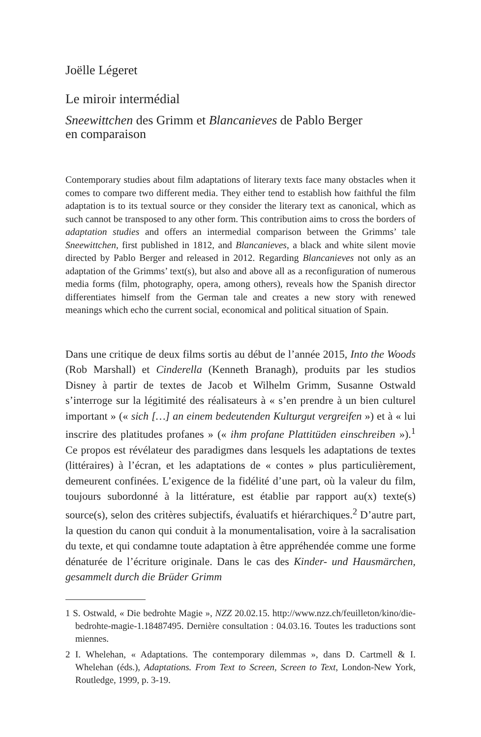Joëlle Légeret
Le miroir intermédial
Sneewittchen des Grimm et Blancanieves de Pablo Berger
en comparaison
Contemporary studies about film adaptations of literary texts face many obstacles when it comes to compare two different media. They either tend to establish how faithful the film adaptation is to its textual source or they consider the literary text as canonical, which as such cannot be transposed to any other form. This contribution aims to cross the borders of adaptation studies and offers an intermedial comparison between the Grimms’ tale Sneewittchen, first published in 1812, and Blancanieves, a black and white silent movie directed by Pablo Berger and released in 2012. Regarding Blancanieves not only as an adaptation of the Grimms’ text(s), but also and above all as a reconfiguration of numerous media forms (film, photography, opera, among others), reveals how the Spanish director differentiates himself from the German tale and creates a new story with renewed meanings which echo the current social, economical and political situation of Spain.
Dans une critique de deux films sortis au début de l’année 2015, Into the Woods (Rob Marshall) et Cinderella (Kenneth Branagh), produits par les studios Disney à partir de textes de Jacob et Wilhelm Grimm, Susanne Ostwald s’interroge sur la légitimité des réalisateurs à « s’en prendre à un bien culturel important » (« sich […] an einem bedeutenden Kulturgut vergreifen ») et à « lui inscrire des platitudes profanes » (« ihm profane Plattitüden einschreiben »).<sup>1</sup> Ce propos est révélateur des paradigmes dans lesquels les adaptations de textes (littéraires) à l’écran, et les adaptations de « contes » plus particulièrement, demeurent confinées. L’exigence de la fidélité d’une part, où la valeur du film, toujours subordonné à la littérature, est établie par rapport au(x) texte(s) source(s), selon des critères subjectifs, évaluatifs et hiérarchiques.<sup>2</sup> D’autre part, la question du canon qui conduit à la monumentalisation, voire à la sacralisation du texte, et qui condamne toute adaptation à être appréhendée comme une forme dénaturée de l’écriture originale. Dans le cas des Kinder- und Hausmärchen, gesammelt durch die Brüder Grimm
1 S. Ostwald, « Die bedrohte Magie », NZZ 20.02.15. http://www.nzz.ch/feuilleton/kino/die-bedrohte-magie-1.18487495. Dernière consultation : 04.03.16. Toutes les traductions sont miennes.
2 I. Whelehan, « Adaptations. The contemporary dilemmas », dans D. Cartmell & I. Whelehan (éds.), Adaptations. From Text to Screen, Screen to Text, London-New York, Routledge, 1999, p. 3-19.